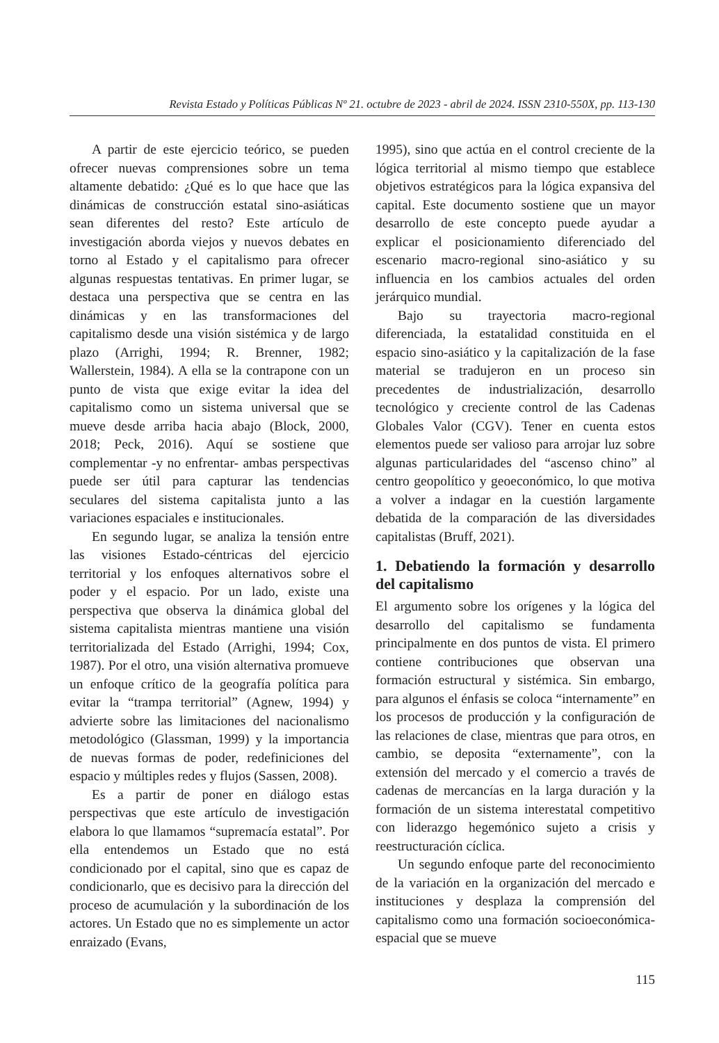Revista Estado y Políticas Públicas Nº 21. octubre de 2023 - abril de 2024. ISSN 2310-550X, pp. 113-130
A partir de este ejercicio teórico, se pueden ofrecer nuevas comprensiones sobre un tema altamente debatido: ¿Qué es lo que hace que las dinámicas de construcción estatal sino-asiáticas sean diferentes del resto? Este artículo de investigación aborda viejos y nuevos debates en torno al Estado y el capitalismo para ofrecer algunas respuestas tentativas. En primer lugar, se destaca una perspectiva que se centra en las dinámicas y en las transformaciones del capitalismo desde una visión sistémica y de largo plazo (Arrighi, 1994; R. Brenner, 1982; Wallerstein, 1984). A ella se la contrapone con un punto de vista que exige evitar la idea del capitalismo como un sistema universal que se mueve desde arriba hacia abajo (Block, 2000, 2018; Peck, 2016). Aquí se sostiene que complementar -y no enfrentar- ambas perspectivas puede ser útil para capturar las tendencias seculares del sistema capitalista junto a las variaciones espaciales e institucionales.
En segundo lugar, se analiza la tensión entre las visiones Estado-céntricas del ejercicio territorial y los enfoques alternativos sobre el poder y el espacio. Por un lado, existe una perspectiva que observa la dinámica global del sistema capitalista mientras mantiene una visión territorializada del Estado (Arrighi, 1994; Cox, 1987). Por el otro, una visión alternativa promueve un enfoque crítico de la geografía política para evitar la “trampa territorial” (Agnew, 1994) y advierte sobre las limitaciones del nacionalismo metodológico (Glassman, 1999) y la importancia de nuevas formas de poder, redefiniciones del espacio y múltiples redes y flujos (Sassen, 2008).
Es a partir de poner en diálogo estas perspectivas que este artículo de investigación elabora lo que llamamos “supremacía estatal”. Por ella entendemos un Estado que no está condicionado por el capital, sino que es capaz de condicionarlo, que es decisivo para la dirección del proceso de acumulación y la subordinación de los actores. Un Estado que no es simplemente un actor enraizado (Evans,
1995), sino que actúa en el control creciente de la lógica territorial al mismo tiempo que establece objetivos estratégicos para la lógica expansiva del capital. Este documento sostiene que un mayor desarrollo de este concepto puede ayudar a explicar el posicionamiento diferenciado del escenario macro-regional sino-asiático y su influencia en los cambios actuales del orden jerárquico mundial.
Bajo su trayectoria macro-regional diferenciada, la estatalidad constituida en el espacio sino-asiático y la capitalización de la fase material se tradujeron en un proceso sin precedentes de industrialización, desarrollo tecnológico y creciente control de las Cadenas Globales Valor (CGV). Tener en cuenta estos elementos puede ser valioso para arrojar luz sobre algunas particularidades del “ascenso chino” al centro geopolítico y geoeconómico, lo que motiva a volver a indagar en la cuestión largamente debatida de la comparación de las diversidades capitalistas (Bruff, 2021).
1. Debatiendo la formación y desarrollo del capitalismo
El argumento sobre los orígenes y la lógica del desarrollo del capitalismo se fundamenta principalmente en dos puntos de vista. El primero contiene contribuciones que observan una formación estructural y sistémica. Sin embargo, para algunos el énfasis se coloca “internamente” en los procesos de producción y la configuración de las relaciones de clase, mientras que para otros, en cambio, se deposita “externamente”, con la extensión del mercado y el comercio a través de cadenas de mercancías en la larga duración y la formación de un sistema interestatal competitivo con liderazgo hegemónico sujeto a crisis y reestructuración cíclica.
Un segundo enfoque parte del reconocimiento de la variación en la organización del mercado e instituciones y desplaza la comprensión del capitalismo como una formación socioeconómica-espacial que se mueve
115